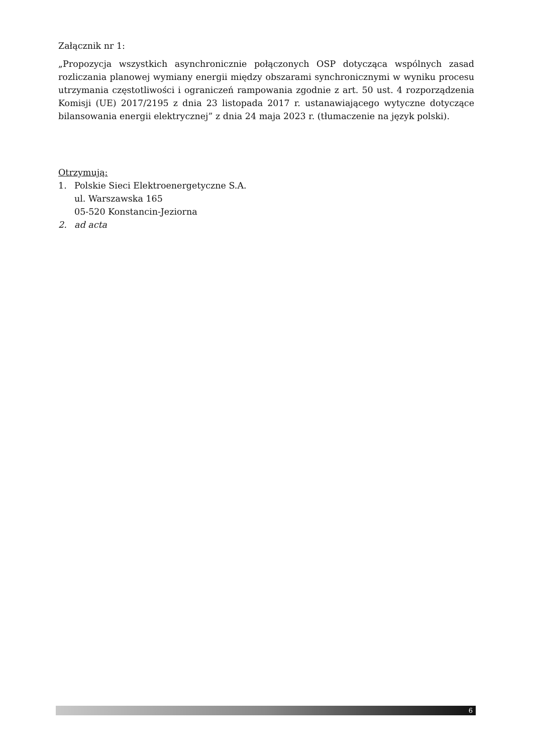Załącznik nr 1:
„Propozycja wszystkich asynchronicznie połączonych OSP dotycząca wspólnych zasad rozliczania planowej wymiany energii między obszarami synchronicznymi w wyniku procesu utrzymania częstotliwości i ograniczeń rampowania zgodnie z art. 50 ust. 4 rozporządzenia Komisji (UE) 2017/2195 z dnia 23 listopada 2017 r. ustanawiającego wytyczne dotyczące bilansowania energii elektrycznej” z dnia 24 maja 2023 r. (tłumaczenie na język polski).
Otrzymują:
1. Polskie Sieci Elektroenergetyczne S.A.
ul. Warszawska 165
05-520 Konstancin-Jeziorna
2. ad acta
6